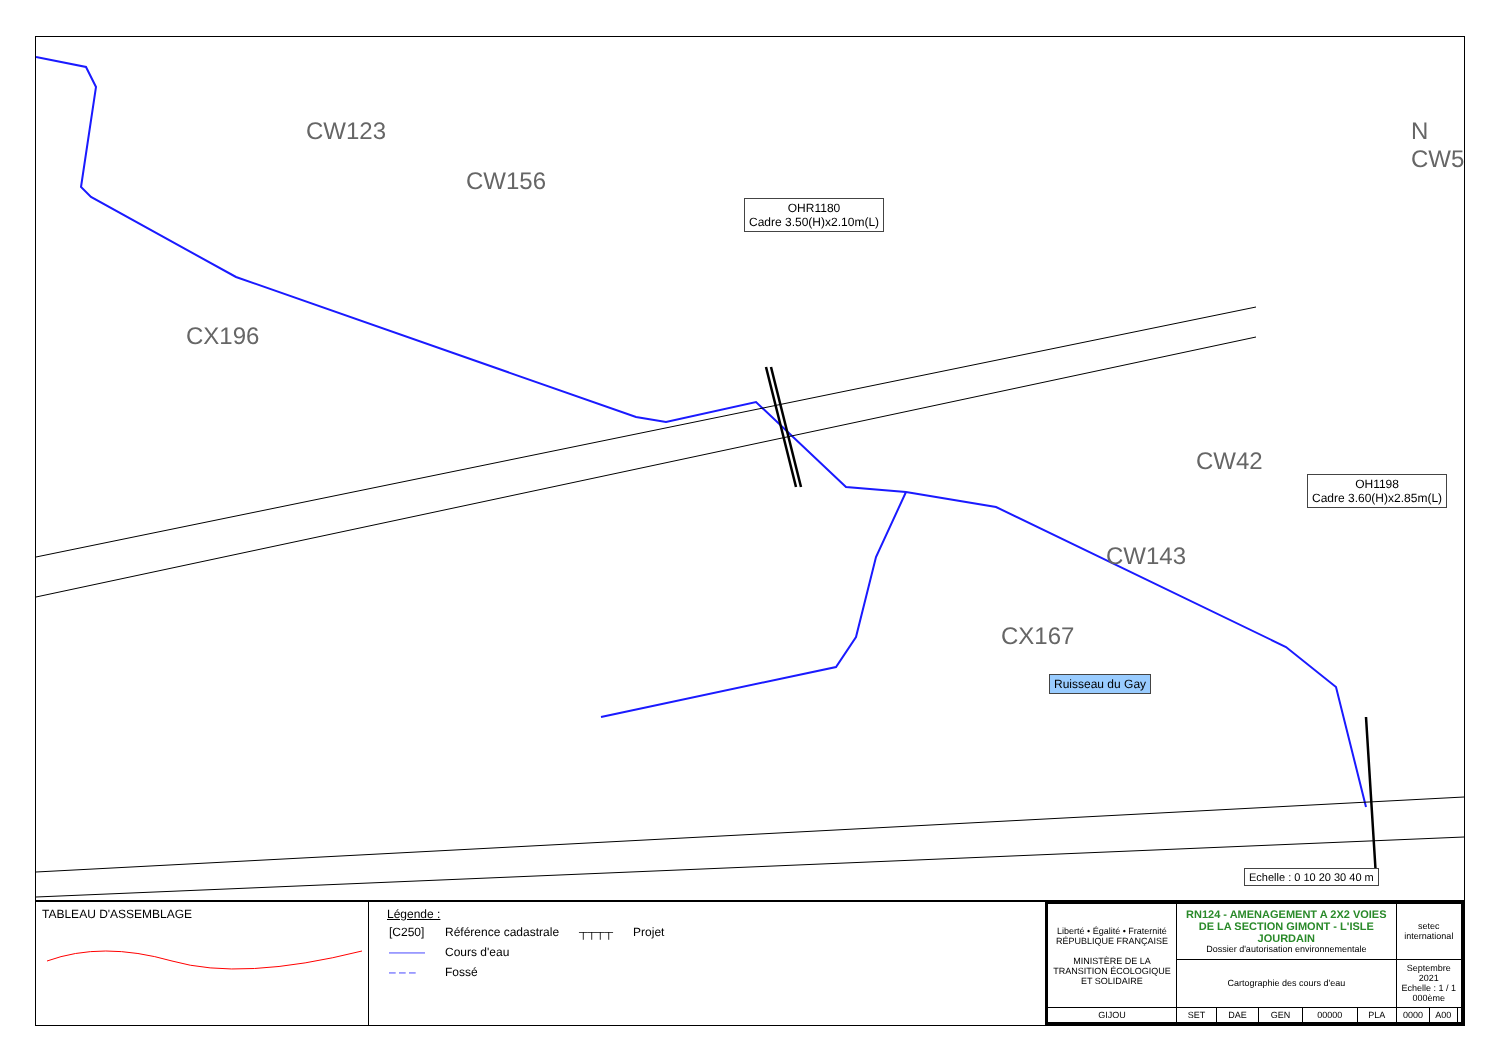CW123
CW156
CX196
CW42
CW143
CX167
N CW5
OHR1180
Cadre 3.50(H)x2.10m(L)
OH1198
Cadre 3.60(H)x2.85m(L)
Ruisseau du Gay
Echelle : 0 10 20 30 40 m
TABLEAU D'ASSEMBLAGE Légende :
| [C250] | Référence cadastrale | ┬┬┬┬ | Projet |
| ——— | Cours d'eau | | |
| – – – | Fossé | | |
| Liberté • Égalité • Fraternité RÉPUBLIQUE FRANÇAISE MINISTÈRE DE LA TRANSITION ÉCOLOGIQUE ET SOLIDAIRE | RN124 - AMENAGEMENT A 2X2 VOIES DE LA SECTION GIMONT - L'ISLE JOURDAIN Dossier d'autorisation environnementale | | | | | setec international | | |
| | Cartographie des cours d'eau | | | | | Septembre 2021 Echelle : 1 / 1 000ème | | |
| GIJOU | SET | DAE | GEN | 00000 | PLA | 0000 | A00 | |